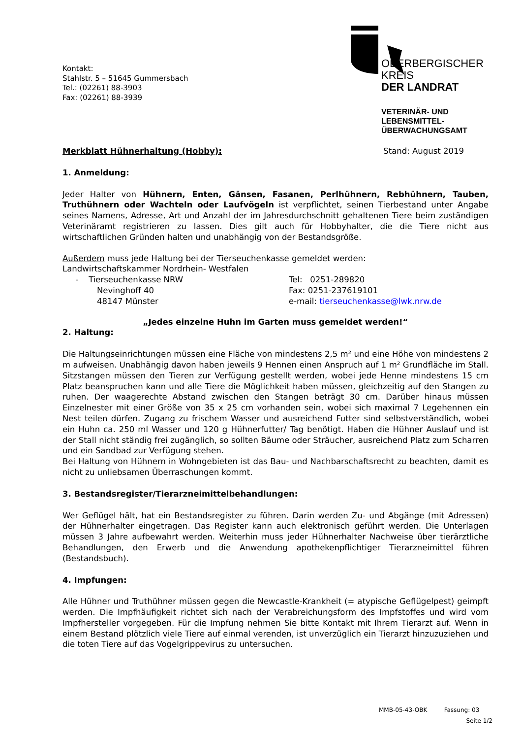Kontakt:
Stahlstr. 5 – 51645 Gummersbach
Tel.: (02261) 88-3903
Fax: (02261) 88-3939
OBERBERGISCHER KREIS
DER LANDRAT
VETERINÄR- UND LEBENSMITTEL-
ÜBERWACHUNGSAMT
Merkblatt Hühnerhaltung (Hobby): Stand: August 2019
1. Anmeldung:
Jeder Halter von Hühnern, Enten, Gänsen, Fasanen, Perlhühnern, Rebhühnern, Tauben, Truthühnern oder Wachteln oder Laufvögeln ist verpflichtet, seinen Tierbestand unter Angabe seines Namens, Adresse, Art und Anzahl der im Jahresdurchschnitt gehaltenen Tiere beim zuständigen Veterinäramt registrieren zu lassen. Dies gilt auch für Hobbyhalter, die die Tiere nicht aus wirtschaftlichen Gründen halten und unabhängig von der Bestandsgröße.
Außerdem muss jede Haltung bei der Tierseuchenkasse gemeldet werden:
Landwirtschaftskammer Nordrhein- Westfalen
- Tierseuchenkasse NRW Tel: 0251-289820
Nevinghoff 40 Fax: 0251-237619101
48147 Münster e-mail: tierseuchenkasse@lwk.nrw.de
„Jedes einzelne Huhn im Garten muss gemeldet werden!“
2. Haltung:
Die Haltungseinrichtungen müssen eine Fläche von mindestens 2,5 m² und eine Höhe von mindestens 2 m aufweisen. Unabhängig davon haben jeweils 9 Hennen einen Anspruch auf 1 m² Grundfläche im Stall. Sitzstangen müssen den Tieren zur Verfügung gestellt werden, wobei jede Henne mindestens 15 cm Platz beanspruchen kann und alle Tiere die Möglichkeit haben müssen, gleichzeitig auf den Stangen zu ruhen. Der waagerechte Abstand zwischen den Stangen beträgt 30 cm. Darüber hinaus müssen Einzelnester mit einer Größe von 35 x 25 cm vorhanden sein, wobei sich maximal 7 Legehennen ein Nest teilen dürfen. Zugang zu frischem Wasser und ausreichend Futter sind selbstverständlich, wobei ein Huhn ca. 250 ml Wasser und 120 g Hühnerfutter/ Tag benötigt. Haben die Hühner Auslauf und ist der Stall nicht ständig frei zugänglich, so sollten Bäume oder Sträucher, ausreichend Platz zum Scharren und ein Sandbad zur Verfügung stehen.
Bei Haltung von Hühnern in Wohngebieten ist das Bau- und Nachbarschaftsrecht zu beachten, damit es nicht zu unliebsamen Überraschungen kommt.
3. Bestandsregister/Tierarzneimittelbehandlungen:
Wer Geflügel hält, hat ein Bestandsregister zu führen. Darin werden Zu- und Abgänge (mit Adressen) der Hühnerhalter eingetragen. Das Register kann auch elektronisch geführt werden. Die Unterlagen müssen 3 Jahre aufbewahrt werden. Weiterhin muss jeder Hühnerhalter Nachweise über tierärztliche Behandlungen, den Erwerb und die Anwendung apothekenpflichtiger Tierarzneimittel führen (Bestandsbuch).
4. Impfungen:
Alle Hühner und Truthühner müssen gegen die Newcastle-Krankheit (= atypische Geflügelpest) geimpft werden. Die Impfhäufigkeit richtet sich nach der Verabreichungsform des Impfstoffes und wird vom Impfhersteller vorgegeben. Für die Impfung nehmen Sie bitte Kontakt mit Ihrem Tierarzt auf. Wenn in einem Bestand plötzlich viele Tiere auf einmal verenden, ist unverzüglich ein Tierarzt hinzuzuziehen und die toten Tiere auf das Vogelgrippevirus zu untersuchen.
MMB-05-43-OBK Fassung: 03
Seite 1/2